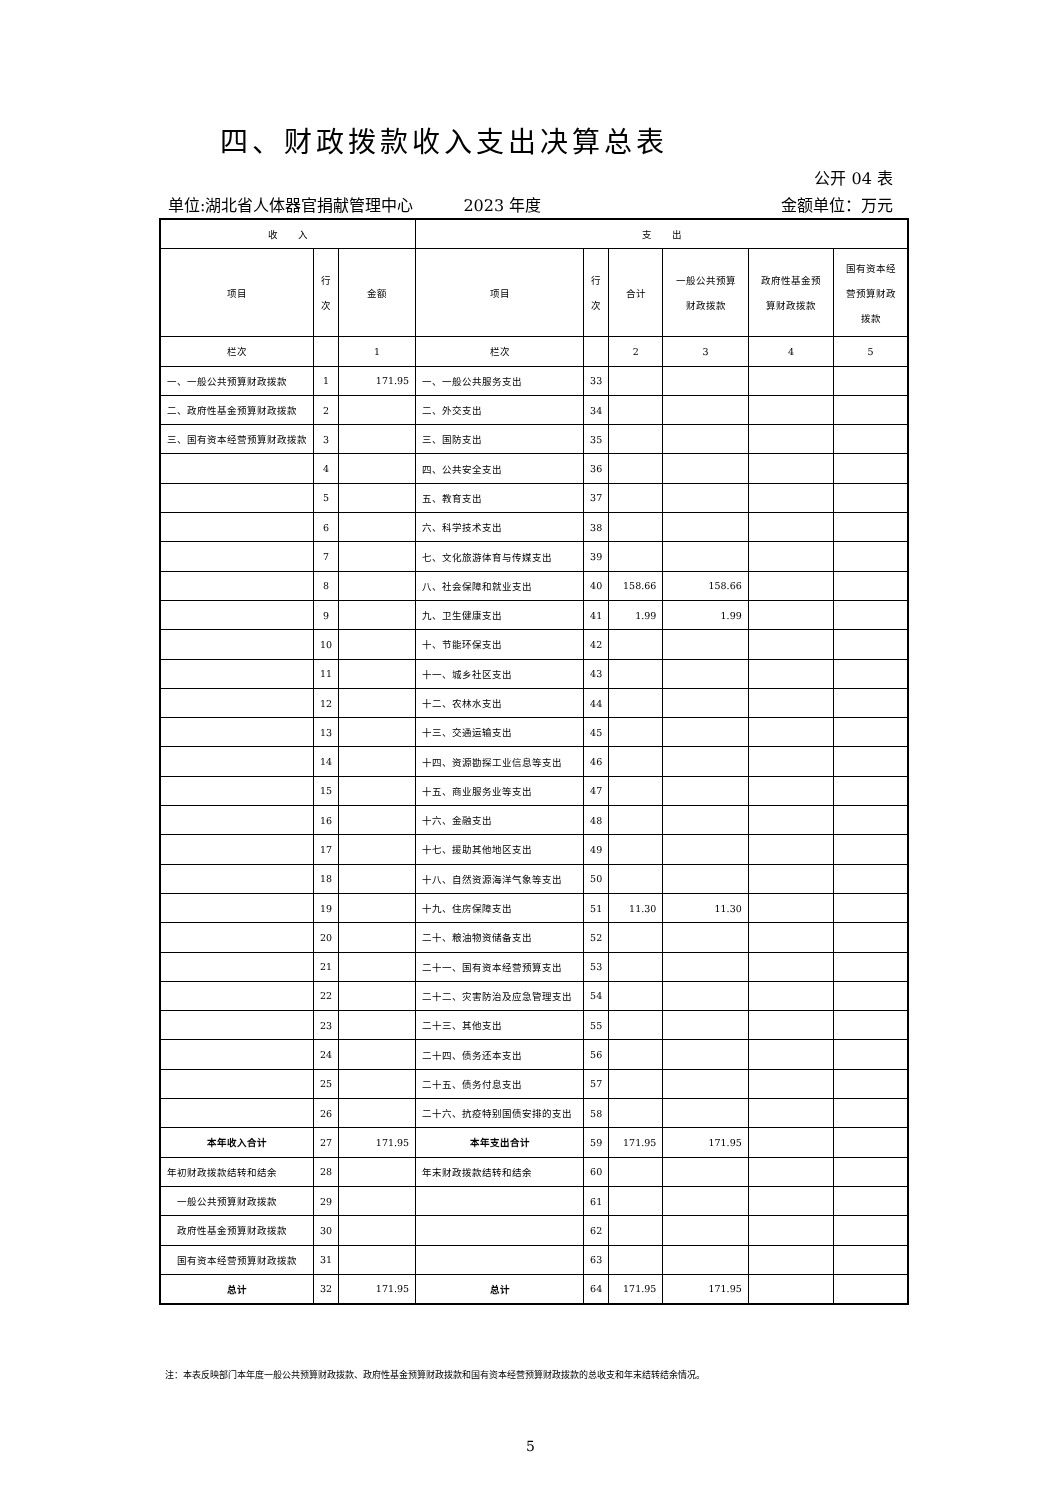四、财政拨款收入支出决算总表
公开 04 表
单位:湖北省人体器官捐献管理中心 2023 年度 金额单位：万元
| 收 入 | | | 支 出 | | | | | |
| --- | --- | --- | --- | --- | --- | --- | --- | --- |
| 项目 | 行 次 | 金额 | 项目 | 行 次 | 合计 | 一般公共预算 财政拨款 | 政府性基金预 算财政拨款 | 国有资本经 营预算财政 拨款 |
| 栏次 | | 1 | 栏次 | | 2 | 3 | 4 | 5 |
| 一、一般公共预算财政拨款 | 1 | 171.95 | 一、一般公共服务支出 | 33 | | | | |
| 二、政府性基金预算财政拨款 | 2 | | 二、外交支出 | 34 | | | | |
| 三、国有资本经营预算财政拨款 | 3 | | 三、国防支出 | 35 | | | | |
| | 4 | | 四、公共安全支出 | 36 | | | | |
| | 5 | | 五、教育支出 | 37 | | | | |
| | 6 | | 六、科学技术支出 | 38 | | | | |
| | 7 | | 七、文化旅游体育与传媒支出 | 39 | | | | |
| | 8 | | 八、社会保障和就业支出 | 40 | 158.66 | 158.66 | | |
| | 9 | | 九、卫生健康支出 | 41 | 1.99 | 1.99 | | |
| | 10 | | 十、节能环保支出 | 42 | | | | |
| | 11 | | 十一、城乡社区支出 | 43 | | | | |
| | 12 | | 十二、农林水支出 | 44 | | | | |
| | 13 | | 十三、交通运输支出 | 45 | | | | |
| | 14 | | 十四、资源勘探工业信息等支出 | 46 | | | | |
| | 15 | | 十五、商业服务业等支出 | 47 | | | | |
| | 16 | | 十六、金融支出 | 48 | | | | |
| | 17 | | 十七、援助其他地区支出 | 49 | | | | |
| | 18 | | 十八、自然资源海洋气象等支出 | 50 | | | | |
| | 19 | | 十九、住房保障支出 | 51 | 11.30 | 11.30 | | |
| | 20 | | 二十、粮油物资储备支出 | 52 | | | | |
| | 21 | | 二十一、国有资本经营预算支出 | 53 | | | | |
| | 22 | | 二十二、灾害防治及应急管理支出 | 54 | | | | |
| | 23 | | 二十三、其他支出 | 55 | | | | |
| | 24 | | 二十四、债务还本支出 | 56 | | | | |
| | 25 | | 二十五、债务付息支出 | 57 | | | | |
| | 26 | | 二十六、抗疫特别国债安排的支出 | 58 | | | | |
| 本年收入合计 | 27 | 171.95 | 本年支出合计 | 59 | 171.95 | 171.95 | | |
| 年初财政拨款结转和结余 | 28 | | 年末财政拨款结转和结余 | 60 | | | | |
| 一般公共预算财政拨款 | 29 | | | 61 | | | | |
| 政府性基金预算财政拨款 | 30 | | | 62 | | | | |
| 国有资本经营预算财政拨款 | 31 | | | 63 | | | | |
| 总计 | 32 | 171.95 | 总计 | 64 | 171.95 | 171.95 | | |
注：本表反映部门本年度一般公共预算财政拨款、政府性基金预算财政拨款和国有资本经营预算财政拨款的总收支和年末结转结余情况。
5